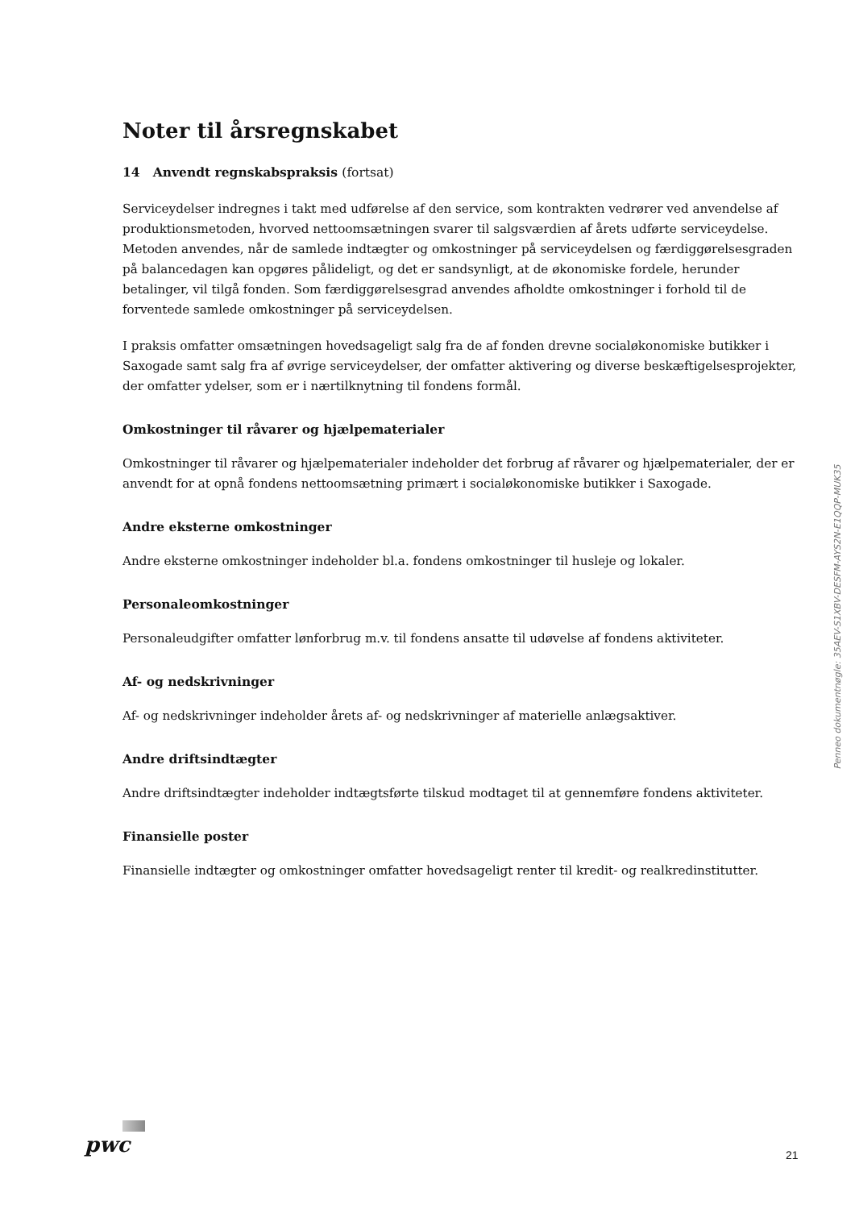Noter til årsregnskabet
14 Anvendt regnskabspraksis (fortsat)
Serviceydelser indregnes i takt med udførelse af den service, som kontrakten vedrører ved anvendelse af produktionsmetoden, hvorved nettoomsætningen svarer til salgsværdien af årets udførte serviceydelse. Metoden anvendes, når de samlede indtægter og omkostninger på serviceydelsen og færdiggørelsesgraden på balancedagen kan opgøres pålideligt, og det er sandsynligt, at de økonomiske fordele, herunder betalinger, vil tilgå fonden. Som færdiggørelsesgrad anvendes afholdte omkostninger i forhold til de forventede samlede omkostninger på serviceydelsen.
I praksis omfatter omsætningen hovedsageligt salg fra de af fonden drevne socialøkonomiske butikker i Saxogade samt salg fra af øvrige serviceydelser, der omfatter aktivering og diverse beskæftigelsesprojekter, der omfatter ydelser, som er i nærtilknytning til fondens formål.
Omkostninger til råvarer og hjælpematerialer
Omkostninger til råvarer og hjælpematerialer indeholder det forbrug af råvarer og hjælpematerialer, der er anvendt for at opnå fondens nettoomsætning primært i socialøkonomiske butikker i Saxogade.
Andre eksterne omkostninger
Andre eksterne omkostninger indeholder bl.a. fondens omkostninger til husleje og lokaler.
Personaleomkostninger
Personaleudgifter omfatter lønforbrug m.v. til fondens ansatte til udøvelse af fondens aktiviteter.
Af- og nedskrivninger
Af- og nedskrivninger indeholder årets af- og nedskrivninger af materielle anlægsaktiver.
Andre driftsindtægter
Andre driftsindtægter indeholder indtægtsførte tilskud modtaget til at gennemføre fondens aktiviteter.
Finansielle poster
Finansielle indtægter og omkostninger omfatter hovedsageligt renter til kredit- og realkredinstitutter.
Penneo dokumentnøgle: 35AEV-S1XBV-DESFM-AYS2N-E1QQP-MUK35
pwc 21